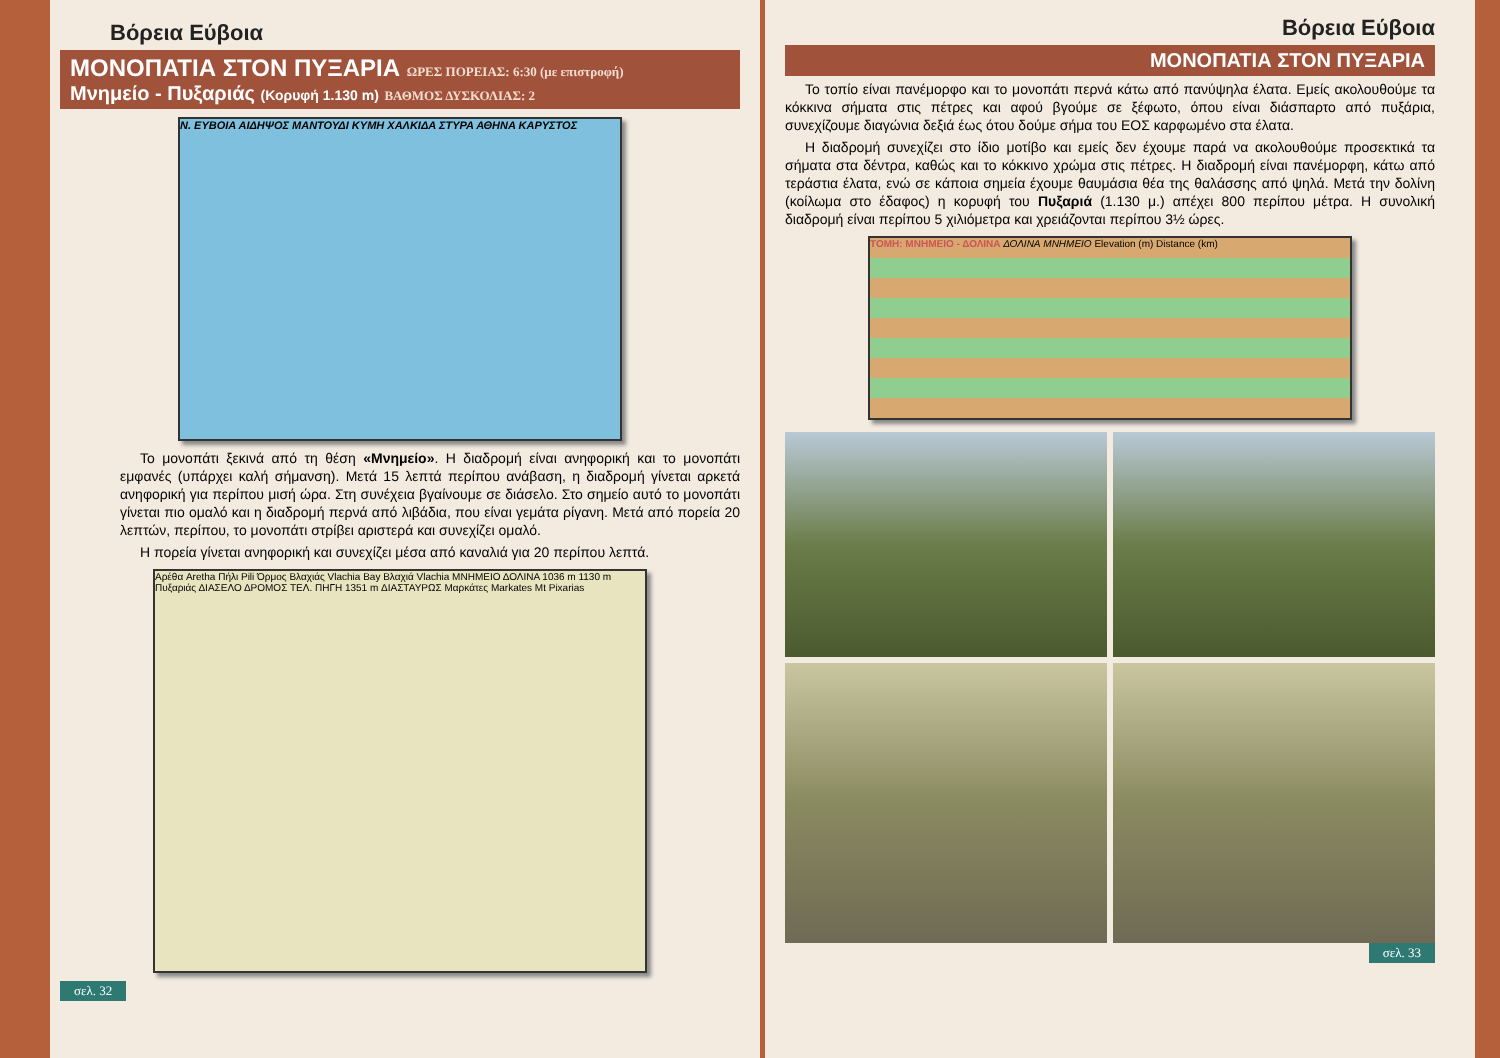Βόρεια Εύβοια
ΜΟΝΟΠΑΤΙΑ ΣΤΟΝ ΠΥΞΑΡΙΑ ΩΡΕΣ ΠΟΡΕΙΑΣ: 6:30 (με επιστροφή)
Μνημείο - Πυξαριάς (Κορυφή 1.130 m) ΒΑΘΜΟΣ ΔΥΣΚΟΛΙΑΣ: 2
Ν. ΕΥΒΟΙΑ ΑΙΔΗΨΟΣ ΜΑΝΤΟΥΔΙ ΚΥΜΗ ΧΑΛΚΙΔΑ ΣΤΥΡΑ ΑΘΗΝΑ ΚΑΡΥΣΤΟΣ
Το μονοπάτι ξεκινά από τη θέση «Μνημείο». Η διαδρομή είναι ανηφορική και το μονοπάτι εμφανές (υπάρχει καλή σήμανση). Μετά 15 λεπτά περίπου ανάβαση, η διαδρομή γίνεται αρκετά ανηφορική για περίπου μισή ώρα. Στη συνέχεια βγαίνουμε σε διάσελο. Στο σημείο αυτό το μονοπάτι γίνεται πιο ομαλό και η διαδρομή περνά από λιβάδια, που είναι γεμάτα ρίγανη. Μετά από πορεία 20 λεπτών, περίπου, το μονοπάτι στρίβει αριστερά και συνεχίζει ομαλό.
Η πορεία γίνεται ανηφορική και συνεχίζει μέσα από καναλιά για 20 περίπου λεπτά.
Αρέθα Aretha Πήλι Pili Όρμος Βλαχιάς Vlachia Bay Βλαχιά Vlachia ΜΝΗΜΕΙΟ ΔΟΛΙΝΑ 1036 m 1130 m Πυξαριάς ΔΙΑΣΕΛΟ ΔΡΟΜΟΣ ΤΕΛ. ΠΗΓΗ 1351 m ΔΙΑΣΤΑΥΡΩΣ Μαρκάτες Markates Mt Pixarias
σελ. 32
Βόρεια Εύβοια
ΜΟΝΟΠΑΤΙΑ ΣΤΟΝ ΠΥΞΑΡΙΑ
Το τοπίο είναι πανέμορφο και το μονοπάτι περνά κάτω από πανύψηλα έλατα. Εμείς ακολουθούμε τα κόκκινα σήματα στις πέτρες και αφού βγούμε σε ξέφωτο, όπου είναι διάσπαρτο από πυξάρια, συνεχίζουμε διαγώνια δεξιά έως ότου δούμε σήμα του ΕΟΣ καρφωμένο στα έλατα.
Η διαδρομή συνεχίζει στο ίδιο μοτίβο και εμείς δεν έχουμε παρά να ακολουθούμε προσεκτικά τα σήματα στα δέντρα, καθώς και το κόκκινο χρώμα στις πέτρες. Η διαδρομή είναι πανέμορφη, κάτω από τεράστια έλατα, ενώ σε κάποια σημεία έχουμε θαυμάσια θέα της θαλάσσης από ψηλά. Μετά την δολίνη (κοίλωμα στο έδαφος) η κορυφή του Πυξαριά (1.130 μ.) απέχει 800 περίπου μέτρα. Η συνολική διαδρομή είναι περίπου 5 χιλιόμετρα και χρειάζονται περίπου 3½ ώρες.
ΤΟΜΗ: ΜΝΗΜΕΙΟ - ΔΟΛΙΝΑ ΔΟΛΙΝΑ ΜΝΗΜΕΙΟ Elevation (m) Distance (km)
σελ. 33